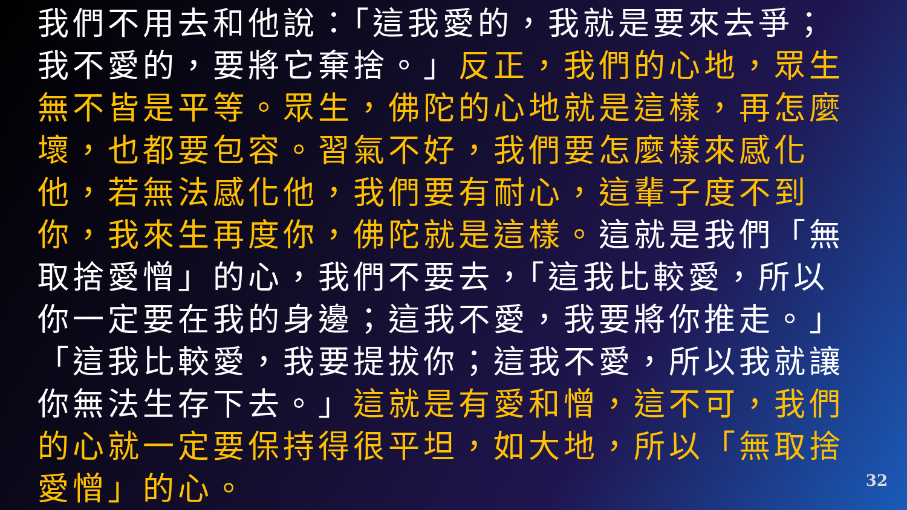我們不用去和他說：「這我愛的，我就是要來去爭；我不愛的，要將它棄捨。」反正，我們的心地，眾生無不皆是平等。眾生，佛陀的心地就是這樣，再怎麼壞，也都要包容。習氣不好，我們要怎麼樣來感化他，若無法感化他，我們要有耐心，這輩子度不到你，我來生再度你，佛陀就是這樣。這就是我們「無取捨愛憎」的心，我們不要去，「這我比較愛，所以你一定要在我的身邊；這我不愛，我要將你推走。」「這我比較愛，我要提拔你；這我不愛，所以我就讓你無法生存下去。」這就是有愛和憎，這不可，我們的心就一定要保持得很平坦，如大地，所以「無取捨愛憎」的心。
32